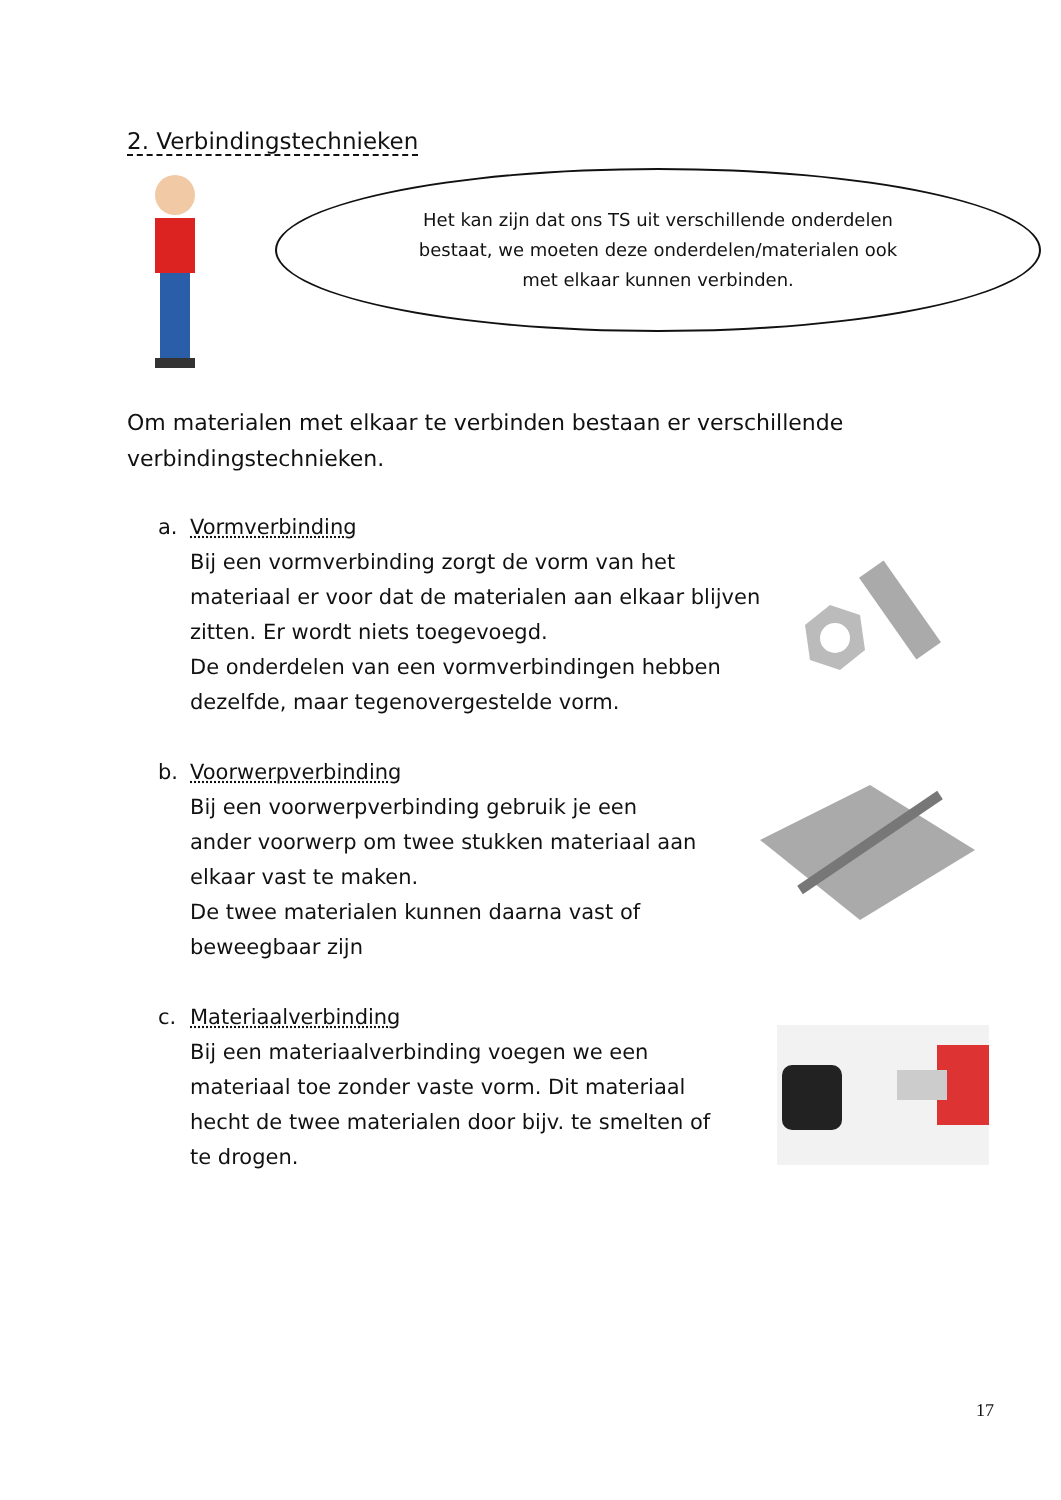2. Verbindingstechnieken
Het kan zijn dat ons TS uit verschillende onderdelen
bestaat, we moeten deze onderdelen/materialen ook
met elkaar kunnen verbinden.
Om materialen met elkaar te verbinden bestaan er verschillende verbindingstechnieken.
a. Vormverbinding
Bij een vormverbinding zorgt de vorm van het materiaal er voor dat de materialen aan elkaar blijven zitten. Er wordt niets toegevoegd.
De onderdelen van een vormverbindingen hebben dezelfde, maar tegenovergestelde vorm.
b. Voorwerpverbinding
Bij een voorwerpverbinding gebruik je een ander voorwerp om twee stukken materiaal aan elkaar vast te maken.
De twee materialen kunnen daarna vast of beweegbaar zijn
c. Materiaalverbinding
Bij een materiaalverbinding voegen we een materiaal toe zonder vaste vorm. Dit materiaal hecht de twee materialen door bijv. te smelten of te drogen.
17